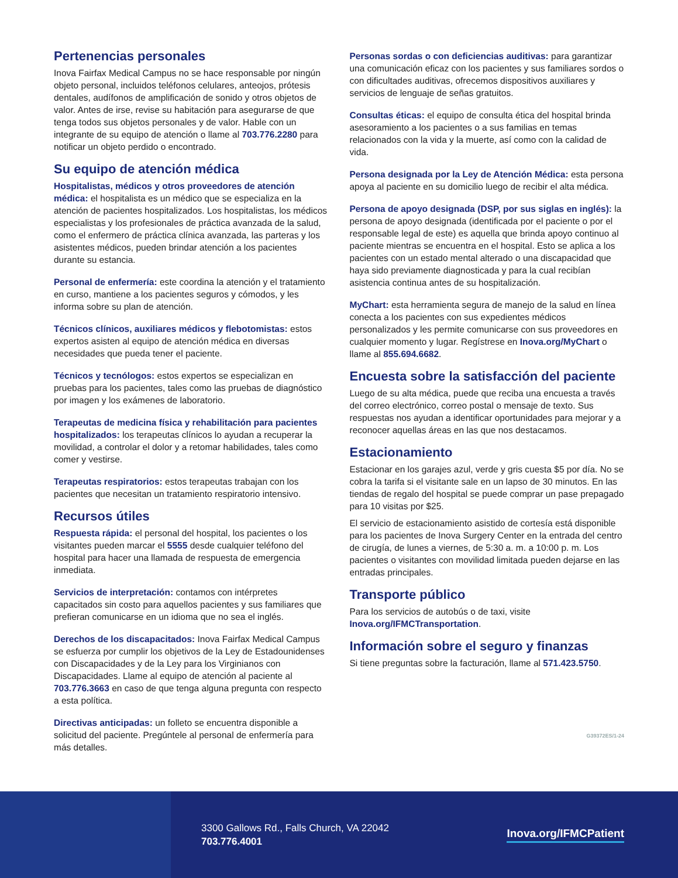Pertenencias personales
Inova Fairfax Medical Campus no se hace responsable por ningún objeto personal, incluidos teléfonos celulares, anteojos, prótesis dentales, audífonos de amplificación de sonido y otros objetos de valor. Antes de irse, revise su habitación para asegurarse de que tenga todos sus objetos personales y de valor. Hable con un integrante de su equipo de atención o llame al 703.776.2280 para notificar un objeto perdido o encontrado.
Su equipo de atención médica
Hospitalistas, médicos y otros proveedores de atención médica: el hospitalista es un médico que se especializa en la atención de pacientes hospitalizados. Los hospitalistas, los médicos especialistas y los profesionales de práctica avanzada de la salud, como el enfermero de práctica clínica avanzada, las parteras y los asistentes médicos, pueden brindar atención a los pacientes durante su estancia.
Personal de enfermería: este coordina la atención y el tratamiento en curso, mantiene a los pacientes seguros y cómodos, y les informa sobre su plan de atención.
Técnicos clínicos, auxiliares médicos y flebotomistas: estos expertos asisten al equipo de atención médica en diversas necesidades que pueda tener el paciente.
Técnicos y tecnólogos: estos expertos se especializan en pruebas para los pacientes, tales como las pruebas de diagnóstico por imagen y los exámenes de laboratorio.
Terapeutas de medicina física y rehabilitación para pacientes hospitalizados: los terapeutas clínicos lo ayudan a recuperar la movilidad, a controlar el dolor y a retomar habilidades, tales como comer y vestirse.
Terapeutas respiratorios: estos terapeutas trabajan con los pacientes que necesitan un tratamiento respiratorio intensivo.
Recursos útiles
Respuesta rápida: el personal del hospital, los pacientes o los visitantes pueden marcar el 5555 desde cualquier teléfono del hospital para hacer una llamada de respuesta de emergencia inmediata.
Servicios de interpretación: contamos con intérpretes capacitados sin costo para aquellos pacientes y sus familiares que prefieran comunicarse en un idioma que no sea el inglés.
Derechos de los discapacitados: Inova Fairfax Medical Campus se esfuerza por cumplir los objetivos de la Ley de Estadounidenses con Discapacidades y de la Ley para los Virginianos con Discapacidades. Llame al equipo de atención al paciente al 703.776.3663 en caso de que tenga alguna pregunta con respecto a esta política.
Directivas anticipadas: un folleto se encuentra disponible a solicitud del paciente. Pregúntele al personal de enfermería para más detalles.
Personas sordas o con deficiencias auditivas: para garantizar una comunicación eficaz con los pacientes y sus familiares sordos o con dificultades auditivas, ofrecemos dispositivos auxiliares y servicios de lenguaje de señas gratuitos.
Consultas éticas: el equipo de consulta ética del hospital brinda asesoramiento a los pacientes o a sus familias en temas relacionados con la vida y la muerte, así como con la calidad de vida.
Persona designada por la Ley de Atención Médica: esta persona apoya al paciente en su domicilio luego de recibir el alta médica.
Persona de apoyo designada (DSP, por sus siglas en inglés): la persona de apoyo designada (identificada por el paciente o por el responsable legal de este) es aquella que brinda apoyo continuo al paciente mientras se encuentra en el hospital. Esto se aplica a los pacientes con un estado mental alterado o una discapacidad que haya sido previamente diagnosticada y para la cual recibían asistencia continua antes de su hospitalización.
MyChart: esta herramienta segura de manejo de la salud en línea conecta a los pacientes con sus expedientes médicos personalizados y les permite comunicarse con sus proveedores en cualquier momento y lugar. Regístrese en Inova.org/MyChart o llame al 855.694.6682.
Encuesta sobre la satisfacción del paciente
Luego de su alta médica, puede que reciba una encuesta a través del correo electrónico, correo postal o mensaje de texto. Sus respuestas nos ayudan a identificar oportunidades para mejorar y a reconocer aquellas áreas en las que nos destacamos.
Estacionamiento
Estacionar en los garajes azul, verde y gris cuesta $5 por día. No se cobra la tarifa si el visitante sale en un lapso de 30 minutos. En las tiendas de regalo del hospital se puede comprar un pase prepagado para 10 visitas por $25.
El servicio de estacionamiento asistido de cortesía está disponible para los pacientes de Inova Surgery Center en la entrada del centro de cirugía, de lunes a viernes, de 5:30 a. m. a 10:00 p. m. Los pacientes o visitantes con movilidad limitada pueden dejarse en las entradas principales.
Transporte público
Para los servicios de autobús o de taxi, visite Inova.org/IFMCTransportation.
Información sobre el seguro y finanzas
Si tiene preguntas sobre la facturación, llame al 571.423.5750.
G39372ES/1-24
3300 Gallows Rd., Falls Church, VA 22042
703.776.4001
Inova.org/IFMCPatient